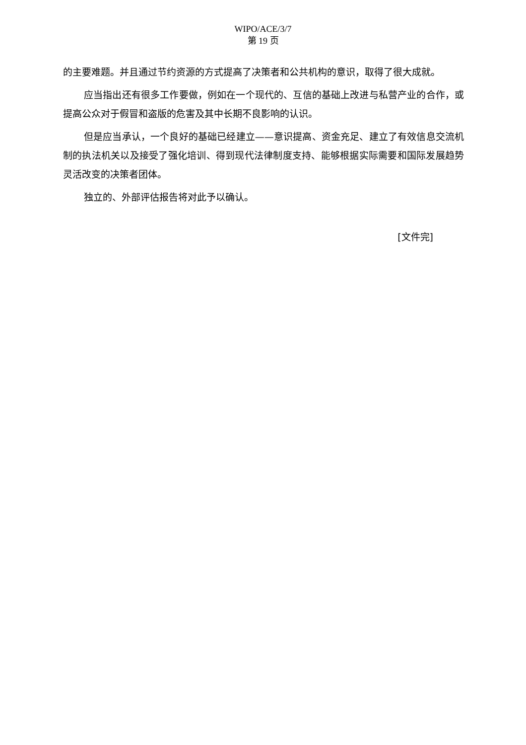WIPO/ACE/3/7
第 19 页
的主要难题。并且通过节约资源的方式提高了决策者和公共机构的意识，取得了很大成就。
应当指出还有很多工作要做，例如在一个现代的、互信的基础上改进与私营产业的合作，或提高公众对于假冒和盗版的危害及其中长期不良影响的认识。
但是应当承认，一个良好的基础已经建立——意识提高、资金充足、建立了有效信息交流机制的执法机关以及接受了强化培训、得到现代法律制度支持、能够根据实际需要和国际发展趋势灵活改变的决策者团体。
独立的、外部评估报告将对此予以确认。
[文件完]